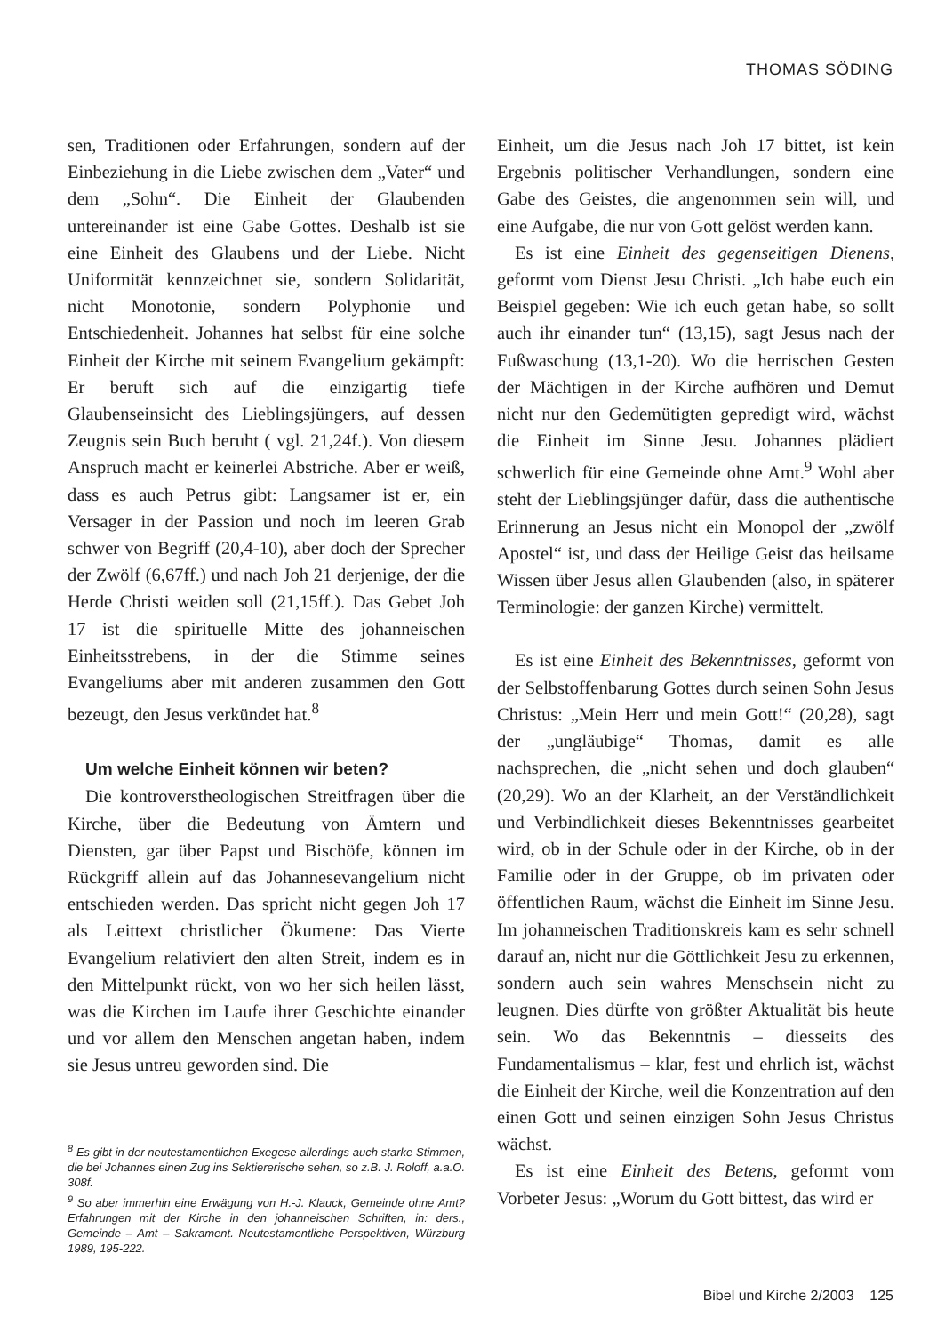THOMAS SÖDING
sen, Traditionen oder Erfahrungen, sondern auf der Einbeziehung in die Liebe zwischen dem „Vater“ und dem „Sohn“. Die Einheit der Glaubenden untereinander ist eine Gabe Gottes. Deshalb ist sie eine Einheit des Glaubens und der Liebe. Nicht Uniformität kennzeichnet sie, sondern Solidarität, nicht Monotonie, sondern Polyphonie und Entschiedenheit. Johannes hat selbst für eine solche Einheit der Kirche mit seinem Evangelium gekämpft: Er beruft sich auf die einzigartig tiefe Glaubenseinsicht des Lieblingsjüngers, auf dessen Zeugnis sein Buch beruht ( vgl. 21,24f.). Von diesem Anspruch macht er keinerlei Abstriche. Aber er weiß, dass es auch Petrus gibt: Langsamer ist er, ein Versager in der Passion und noch im leeren Grab schwer von Begriff (20,4-10), aber doch der Sprecher der Zwölf (6,67ff.) und nach Joh 21 derjenige, der die Herde Christi weiden soll (21,15ff.). Das Gebet Joh 17 ist die spirituelle Mitte des johanneischen Einheitsstrebens, in der die Stimme seines Evangeliums aber mit anderen zusammen den Gott bezeugt, den Jesus verkündet hat.<sup>8</sup>
Um welche Einheit können wir beten?
Die kontroverstheologischen Streitfragen über die Kirche, über die Bedeutung von Ämtern und Diensten, gar über Papst und Bischöfe, können im Rückgriff allein auf das Johannesevangelium nicht entschieden werden. Das spricht nicht gegen Joh 17 als Leittext christlicher Ökumene: Das Vierte Evangelium relativiert den alten Streit, indem es in den Mittelpunkt rückt, von wo her sich heilen lässt, was die Kirchen im Laufe ihrer Geschichte einander und vor allem den Menschen angetan haben, indem sie Jesus untreu geworden sind. Die
<sup>8</sup> Es gibt in der neutestamentlichen Exegese allerdings auch starke Stimmen, die bei Johannes einen Zug ins Sektiererische sehen, so z.B. J. Roloff, a.a.O. 308f.
<sup>9</sup> So aber immerhin eine Erwägung von H.-J. Klauck, Gemeinde ohne Amt? Erfahrungen mit der Kirche in den johanneischen Schriften, in: ders., Gemeinde – Amt – Sakrament. Neutestamentliche Perspektiven, Würzburg 1989, 195-222.
Einheit, um die Jesus nach Joh 17 bittet, ist kein Ergebnis politischer Verhandlungen, sondern eine Gabe des Geistes, die angenommen sein will, und eine Aufgabe, die nur von Gott gelöst werden kann.
Es ist eine Einheit des gegenseitigen Dienens, geformt vom Dienst Jesu Christi. „Ich habe euch ein Beispiel gegeben: Wie ich euch getan habe, so sollt auch ihr einander tun“ (13,15), sagt Jesus nach der Fußwaschung (13,1-20). Wo die herrischen Gesten der Mächtigen in der Kirche aufhören und Demut nicht nur den Gedemütigten gepredigt wird, wächst die Einheit im Sinne Jesu. Johannes plädiert schwerlich für eine Gemeinde ohne Amt.<sup>9</sup> Wohl aber steht der Lieblingsjünger dafür, dass die authentische Erinnerung an Jesus nicht ein Monopol der „zwölf Apostel“ ist, und dass der Heilige Geist das heilsame Wissen über Jesus allen Glaubenden (also, in späterer Terminologie: der ganzen Kirche) vermittelt.
Es ist eine Einheit des Bekenntnisses, geformt von der Selbstoffenbarung Gottes durch seinen Sohn Jesus Christus: „Mein Herr und mein Gott!“ (20,28), sagt der „ungläubige“ Thomas, damit es alle nachsprechen, die „nicht sehen und doch glauben“ (20,29). Wo an der Klarheit, an der Verständlichkeit und Verbindlichkeit dieses Bekenntnisses gearbeitet wird, ob in der Schule oder in der Kirche, ob in der Familie oder in der Gruppe, ob im privaten oder öffentlichen Raum, wächst die Einheit im Sinne Jesu. Im johanneischen Traditionskreis kam es sehr schnell darauf an, nicht nur die Göttlichkeit Jesu zu erkennen, sondern auch sein wahres Menschsein nicht zu leugnen. Dies dürfte von größter Aktualität bis heute sein. Wo das Bekenntnis – diesseits des Fundamentalismus – klar, fest und ehrlich ist, wächst die Einheit der Kirche, weil die Konzentration auf den einen Gott und seinen einzigen Sohn Jesus Christus wächst.
Es ist eine Einheit des Betens, geformt vom Vorbeter Jesus: „Worum du Gott bittest, das wird er
Bibel und Kirche 2/2003 125